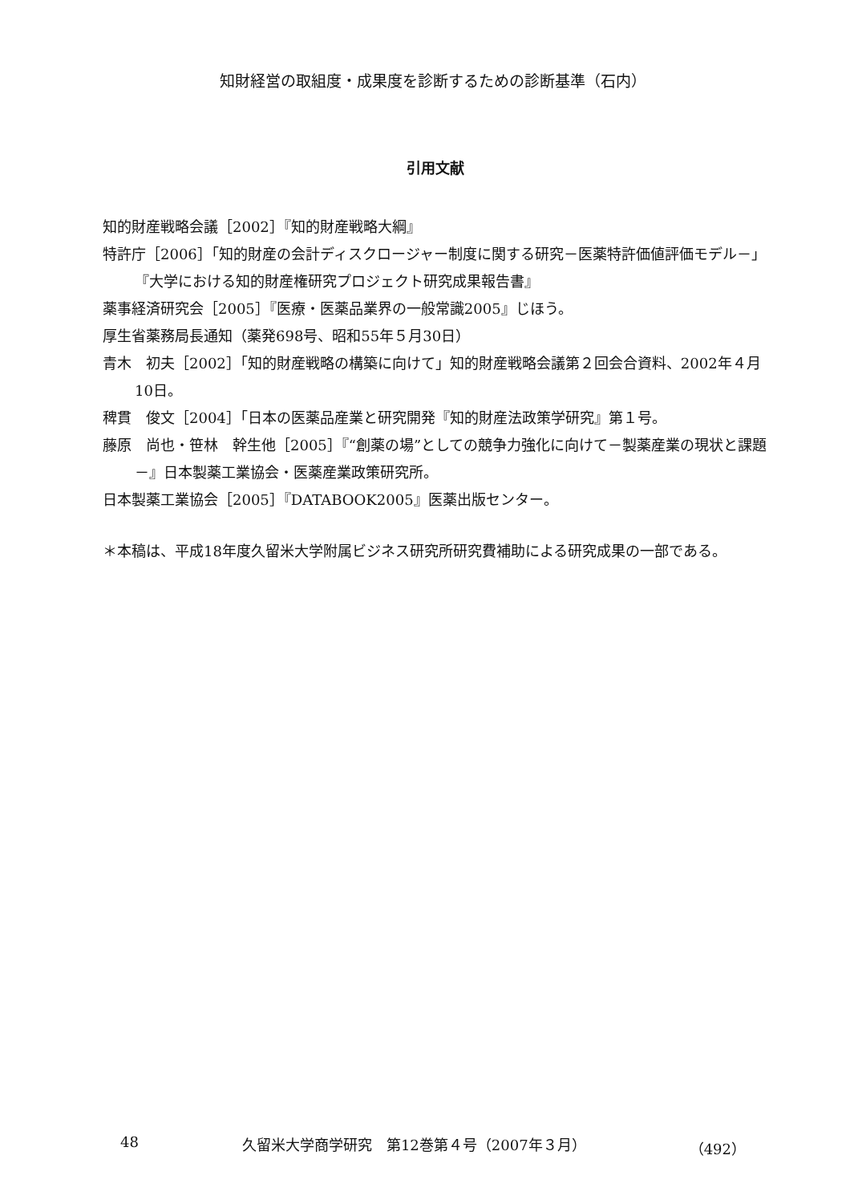知財経営の取組度・成果度を診断するための診断基準（石内）
引用文献
知的財産戦略会議［2002］『知的財産戦略大綱』
特許庁［2006］「知的財産の会計ディスクロージャー制度に関する研究－医薬特許価値評価モデル－」『大学における知的財産権研究プロジェクト研究成果報告書』
薬事経済研究会［2005］『医療・医薬品業界の一般常識2005』じほう。
厚生省薬務局長通知（薬発698号、昭和55年５月30日）
青木　初夫［2002］「知的財産戦略の構築に向けて」知的財産戦略会議第２回会合資料、2002年４月10日。
稗貫　俊文［2004］「日本の医薬品産業と研究開発『知的財産法政策学研究』第１号。
藤原　尚也・笹林　幹生他［2005］『“創薬の場”としての競争力強化に向けて－製薬産業の現状と課題－』日本製薬工業協会・医薬産業政策研究所。
日本製薬工業協会［2005］『DATABOOK2005』医薬出版センター。
＊本稿は、平成18年度久留米大学附属ビジネス研究所研究費補助による研究成果の一部である。
48 久留米大学商学研究　第12巻第４号（2007年３月） （492）